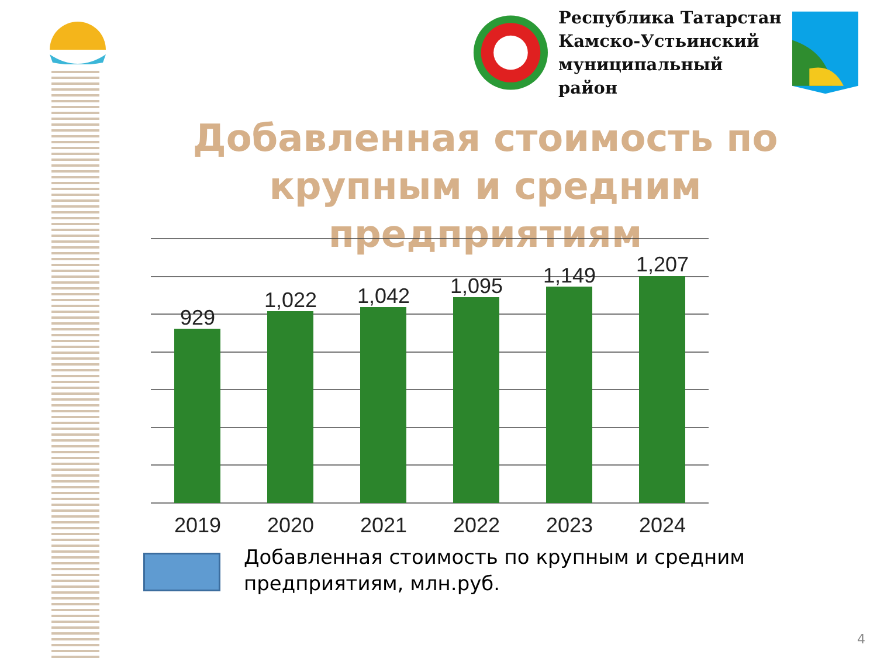Республика Татарстан
Камско-Устьинский
муниципальный район
Добавленная стоимость по крупным и средним предприятиям
929
1,022
1,042
1,095
1,149
1,207
2019
2020
2021
2022
2023
2024
Добавленная стоимость по крупным и средним
предприятиям, млн.руб.
4